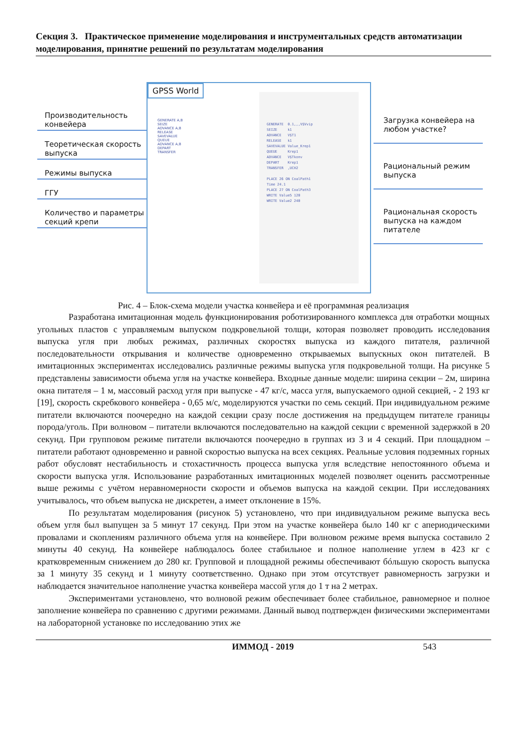Секция 3. Практическое применение моделирования и инструментальных средств автоматизации моделирования, принятие решений по результатам моделирования
Производительность конвейера
Теоретическая скорость выпуска
Режимы выпуска
ГГУ
Количество и параметры секций крепи
GPSS World
GENERATE A,B
SEIZE
ADVANCE A,B
RELEASE
SAVEVALUE
QUEUE
ADVANCE A,B
DEPART
TRANSFER
GENERATE 0.1,,,V$Vvip SEIZE k1 ADVANCE V$T1 RELEASE k1 SAVEVALUE Value_Krep1 QUEUE Krep1 ADVANCE V$Tkonv DEPART Krep1 TRANSFER ,UCH2 PLACE 26 ON CoalPath1 Time 24.1 PLACE 27 ON CoalPath3 WRITE Value5 120 WRITE Value2 240
Загрузка конвейера на любом участке?
Рациональный режим выпуска
Рациональная скорость выпуска на каждом питателе
Рис. 4 – Блок-схема модели участка конвейера и её программная реализация
Разработана имитационная модель функционирования роботизированного комплекса для отработки мощных угольных пластов с управляемым выпуском подкровельной толщи, которая позволяет проводить исследования выпуска угля при любых режимах, различных скоростях выпуска из каждого питателя, различной последовательности открывания и количестве одновременно открываемых выпускных окон питателей. В имитационных экспериментах исследовались различные режимы выпуска угля подкровельной толщи. На рисунке 5 представлены зависимости объема угля на участке конвейера. Входные данные модели: ширина секции – 2м, ширина окна питателя – 1 м, массовый расход угля при выпуске - 47 кг/с, масса угля, выпускаемого одной секцией, - 2 193 кг [19], скорость скребкового конвейера - 0,65 м/с, моделируются участки по семь секций. При индивидуальном режиме питатели включаются поочередно на каждой секции сразу после достижения на предыдущем питателе границы порода/уголь. При волновом – питатели включаются последовательно на каждой секции с временной задержкой в 20 секунд. При групповом режиме питатели включаются поочередно в группах из 3 и 4 секций. При площадном – питатели работают одновременно и равной скоростью выпуска на всех секциях. Реальные условия подземных горных работ обусловят нестабильность и стохастичность процесса выпуска угля вследствие непостоянного объема и скорости выпуска угля. Использование разработанных имитационных моделей позволяет оценить рассмотренные выше режимы с учётом неравномерности скорости и объемов выпуска на каждой секции. При исследованиях учитывалось, что объем выпуска не дискретен, а имеет отклонение в 15%.
По результатам моделирования (рисунок 5) установлено, что при индивидуальном режиме выпуска весь объем угля был выпущен за 5 минут 17 секунд. При этом на участке конвейера было 140 кг с апериодическими провалами и скоплениям различного объема угля на конвейере. При волновом режиме время выпуска составило 2 минуты 40 секунд. На конвейере наблюдалось более стабильное и полное наполнение углем в 423 кг с кратковременным снижением до 280 кг. Групповой и площадной режимы обеспечивают бóльшую скорость выпуска за 1 минуту 35 секунд и 1 минуту соответственно. Однако при этом отсутствует равномерность загрузки и наблюдается значительное наполнение участка конвейера массой угля до 1 т на 2 метрах.
Экспериментами установлено, что волновой режим обеспечивает более стабильное, равномерное и полное заполнение конвейера по сравнению с другими режимами. Данный вывод подтвержден физическими экспериментами на лабораторной установке по исследованию этих же
ИММОД - 2019 543